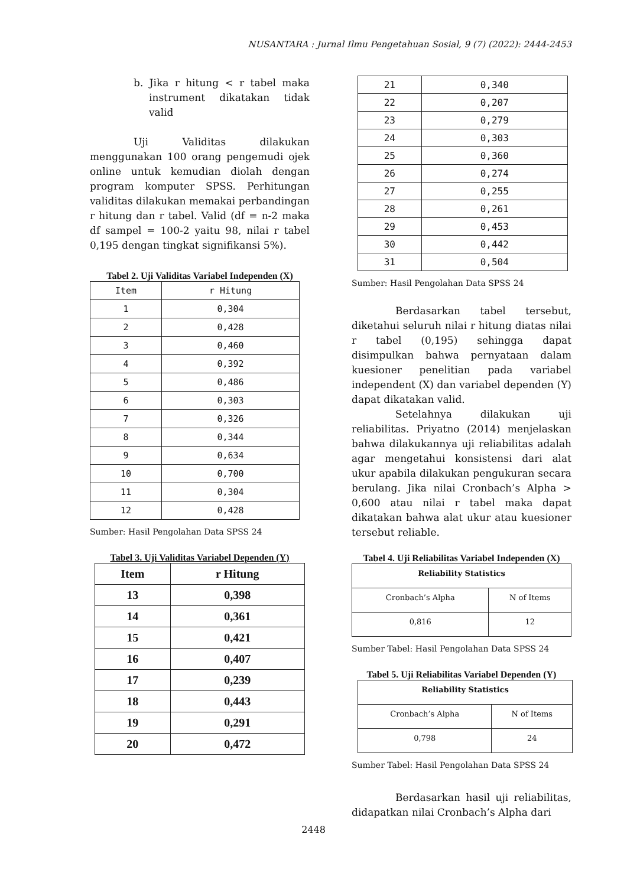NUSANTARA : Jurnal Ilmu Pengetahuan Sosial, 9 (7) (2022): 2444-2453
b. Jika r hitung < r tabel maka instrument dikatakan tidak valid
Uji Validitas dilakukan menggunakan 100 orang pengemudi ojek online untuk kemudian diolah dengan program komputer SPSS. Perhitungan validitas dilakukan memakai perbandingan r hitung dan r tabel. Valid (df = n-2 maka df sampel = 100-2 yaitu 98, nilai r tabel 0,195 dengan tingkat signifikansi 5%).
Tabel 2. Uji Validitas Variabel Independen (X)
| Item | r Hitung |
| --- | --- |
| 1 | 0,304 |
| 2 | 0,428 |
| 3 | 0,460 |
| 4 | 0,392 |
| 5 | 0,486 |
| 6 | 0,303 |
| 7 | 0,326 |
| 8 | 0,344 |
| 9 | 0,634 |
| 10 | 0,700 |
| 11 | 0,304 |
| 12 | 0,428 |
Sumber: Hasil Pengolahan Data SPSS 24
Tabel 3. Uji Validitas Variabel Dependen (Y)
| Item | r Hitung |
| --- | --- |
| 13 | 0,398 |
| 14 | 0,361 |
| 15 | 0,421 |
| 16 | 0,407 |
| 17 | 0,239 |
| 18 | 0,443 |
| 19 | 0,291 |
| 20 | 0,472 |
| 21 | 0,340 |
| 22 | 0,207 |
| 23 | 0,279 |
| 24 | 0,303 |
| 25 | 0,360 |
| 26 | 0,274 |
| 27 | 0,255 |
| 28 | 0,261 |
| 29 | 0,453 |
| 30 | 0,442 |
| 31 | 0,504 |
Sumber: Hasil Pengolahan Data SPSS 24
Berdasarkan tabel tersebut, diketahui seluruh nilai r hitung diatas nilai r tabel (0,195) sehingga dapat disimpulkan bahwa pernyataan dalam kuesioner penelitian pada variabel independent (X) dan variabel dependen (Y) dapat dikatakan valid.
Setelahnya dilakukan uji reliabilitas. Priyatno (2014) menjelaskan bahwa dilakukannya uji reliabilitas adalah agar mengetahui konsistensi dari alat ukur apabila dilakukan pengukuran secara berulang. Jika nilai Cronbach’s Alpha > 0,600 atau nilai r tabel maka dapat dikatakan bahwa alat ukur atau kuesioner tersebut reliable.
Tabel 4. Uji Reliabilitas Variabel Independen (X)
| Reliability Statistics | |
| --- | --- |
| Cronbach’s Alpha | N of Items |
| 0,816 | 12 |
Sumber Tabel: Hasil Pengolahan Data SPSS 24
Tabel 5. Uji Reliabilitas Variabel Dependen (Y)
| Reliability Statistics | |
| --- | --- |
| Cronbach’s Alpha | N of Items |
| 0,798 | 24 |
Sumber Tabel: Hasil Pengolahan Data SPSS 24
Berdasarkan hasil uji reliabilitas, didapatkan nilai Cronbach’s Alpha dari
2448